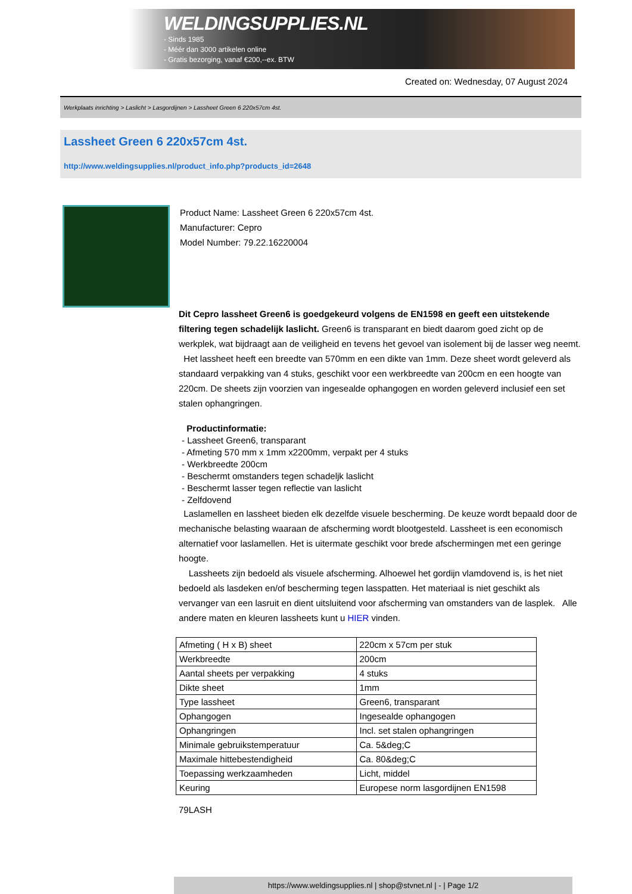WELDINGSUPPLIES.NL
- Sinds 1985
- Méér dan 3000 artikelen online
- Gratis bezorging, vanaf €200,--ex. BTW
Created on: Wednesday, 07 August 2024
Werkplaats inrichting > Laslicht > Lasgordijnen > Lassheet Green 6 220x57cm 4st.
Lassheet Green 6 220x57cm 4st.
http://www.weldingsupplies.nl/product_info.php?products_id=2648
Product Name: Lassheet Green 6 220x57cm 4st.
Manufacturer: Cepro
Model Number: 79.22.16220004
Dit Cepro lassheet Green6 is goedgekeurd volgens de EN1598 en geeft een uitstekende filtering tegen schadelijk laslicht. Green6 is transparant en biedt daarom goed zicht op de werkplek, wat bijdraagt aan de veiligheid en tevens het gevoel van isolement bij de lasser weg neemt. Het lassheet heeft een breedte van 570mm en een dikte van 1mm. Deze sheet wordt geleverd als standaard verpakking van 4 stuks, geschikt voor een werkbreedte van 200cm en een hoogte van 220cm. De sheets zijn voorzien van ingesealde ophangogen en worden geleverd inclusief een set stalen ophangringen.
Productinformatie:
- Lassheet Green6, transparant
- Afmeting 570 mm x 1mm x2200mm, verpakt per 4 stuks
- Werkbreedte 200cm
- Beschermt omstanders tegen schadeljk laslicht
- Beschermt lasser tegen reflectie van laslicht
- Zelfdovend
Laslamellen en lassheet bieden elk dezelfde visuele bescherming. De keuze wordt bepaald door de mechanische belasting waaraan de afscherming wordt blootgesteld. Lassheet is een economisch alternatief voor laslamellen. Het is uitermate geschikt voor brede afschermingen met een geringe hoogte.
Lassheets zijn bedoeld als visuele afscherming. Alhoewel het gordijn vlamdovend is, is het niet bedoeld als lasdeken en/of bescherming tegen lasspatten. Het materiaal is niet geschikt als vervanger van een lasruit en dient uitsluitend voor afscherming van omstanders van de lasplek. Alle andere maten en kleuren lassheets kunt u HIER vinden.
| Afmeting ( H x B) sheet | 220cm x 57cm per stuk |
| Werkbreedte | 200cm |
| Aantal sheets per verpakking | 4 stuks |
| Dikte sheet | 1mm |
| Type lassheet | Green6, transparant |
| Ophangogen | Ingesealde ophangogen |
| Ophangringen | Incl. set stalen ophangringen |
| Minimale gebruikstemperatuur | Ca. 5&deg;C |
| Maximale hittebestendigheid | Ca. 80&deg;C |
| Toepassing werkzaamheden | Licht, middel |
| Keuring | Europese norm lasgordijnen EN1598 |
79LASH
https://www.weldingsupplies.nl | shop@stvnet.nl | - | Page 1/2